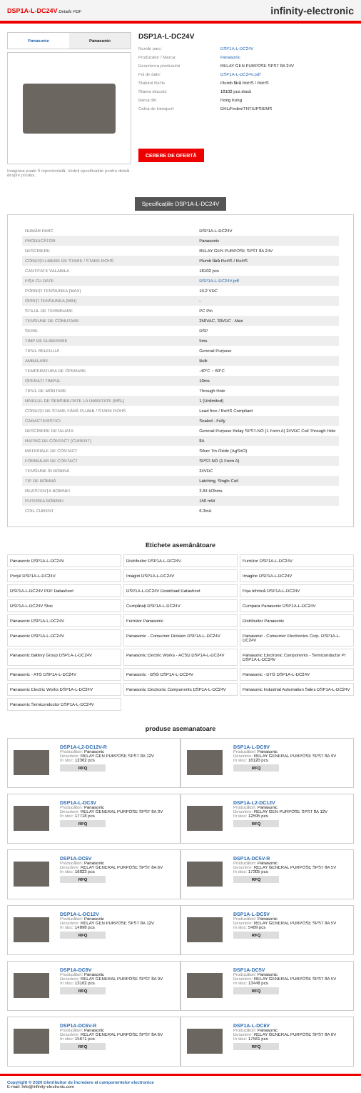DSP1A-L-DC24V Details PDF
infinity-electronic
Panasonic Panasonic
Imaginea poate fi reprezentată. Vedeți specificațiile pentru detalii despre produs.
DSP1A-L-DC24V
Număr parc: DSP1A-L-DC24V
Producator / Marca: Panasonic
Descrierea produsului RELAY GEN PURPOSE SPST 8A 24V
Foi de date: DSP1A-L-DC24V.pdf
Statutul RoHs Plumb fără RoHS / RoHS
Starea stocului 18102 pcs stock
Barca din Hong Kong
Calea de transport DHL/Fedex/TNT/UPS/EMS
CERERE DE OFERTĂ
Specificațiile DSP1A-L-DC24V
| NUMĂR PARC | DSP1A-L-DC24V |
| PRODUCĂTOR | Panasonic |
| DESCRIERE | RELAY GEN PURPOSE SPST 8A 24V |
| CONDIȚII LIBERE DE STARE / STARE ROHS | Plumb fără RoHS / RoHS |
| CANTITATE VALABILA | 18102 pcs |
| FIȘA CU DATE | DSP1A-L-DC24V.pdf |
| PORNIȚI TENSIUNEA (MAX) | 19.2 VDC |
| OPRIȚI TENSIUNEA (MIN) | - |
| STILUL DE TERMINARE | PC Pin |
| TENSIUNE DE COMUTARE | 250VAC, 30VDC - Max |
| SERIE | DSP |
| TIMP DE ELIBERARE | 5ms |
| TIPUL RELEULUI | General Purpose |
| AMBALARE | Bulk |
| TEMPERATURA DE OPERARE | -40°C ~ 60°C |
| OPERAȚI TIMPUL | 10ms |
| TIPUL DE MONTARE | Through Hole |
| NIVELUL DE SENSIBILITATE LA UMIDITATE (MSL) | 1 (Unlimited) |
| CONDIȚII DE STARE FĂRĂ PLUMB / STARE ROHS | Lead free / RoHS Compliant |
| CARACTERISTICI | Sealed - Fully |
| DESCRIERE DETALIATA | General Purpose Relay SPST-NO (1 Form A) 24VDC Coil Through Hole |
| RATING DE CONTACT (CURENT) | 8A |
| MATERIALE DE CONTACT | Silver Tin Oxide (AgSnO) |
| FORMULAR DE CONTACT | SPST-NO (1 Form A) |
| TENSIUNE ÎN BOBINĂ | 24VDC |
| TIP DE BOBINĂ | Latching, Single Coil |
| REZISTENȚA BOBINEI | 3.84 kOhms |
| PUTEREA BOBINEI | 150 mW |
| COIL CURENT | 6.3mA |
Etichete asemănătoare
Panasonic DSP1A-L-DC24V
Distribuitor DSP1A-L-DC24V
Furnizor DSP1A-L-DC24V
Prețul DSP1A-L-DC24V
Imagini DSP1A-L-DC24V
Imagine DSP1A-L-DC24V
DSP1A-L-DC24V PDF Datasheet
DSP1A-L-DC24V Download Datasheet
Fișa tehnică DSP1A-L-DC24V
DSP1A-L-DC24V Stoc
Cumpărați DSP1A-L-DC24V
Cumpara Panasonic DSP1A-L-DC24V
Panasonic DSP1A-L-DC24V
Furnizor Panasonic
Distribuitor Panasonic
Panasonic DSP1A-L-DC24V
Panasonic - Consumer Division DSP1A-L-DC24V
Panasonic - Consumer Electronics Corp. DSP1A-L-DC24V
Panasonic Battery Group DSP1A-L-DC24V
Panasonic Electric Works - ACSD DSP1A-L-DC24V
Panasonic Electronic Components - Semiconductor Pr DSP1A-L-DC24V
Panasonic - ATG DSP1A-L-DC24V
Panasonic - BSG DSP1A-L-DC24V
Panasonic - DTG DSP1A-L-DC24V
Panasonic Electric Works DSP1A-L-DC24V
Panasonic Electronic Components DSP1A-L-DC24V
Panasonic Industrial Automation Sales DSP1A-L-DC24V
Panasonic Semiconductor DSP1A-L-DC24V
produse asemanatoare
DSP1A-L2-DC12V-R
Producători: Panasonic
Descriere: RELAY GEN PURPOSE SPST 8A 12V
In stoc: 12362 pcs
RFQ
DSP1A-L-DC9V
Producători: Panasonic
Descriere: RELAY GENERAL PURPOSE SPST 8A 9V
In stoc: 16120 pcs
RFQ
DSP1A-L-DC3V
Producători: Panasonic
Descriere: RELAY GENERAL PURPOSE SPST 8A 3V
In stoc: 17718 pcs
RFQ
DSP1A-L2-DC12V
Producători: Panasonic
Descriere: RELAY GEN PURPOSE SPST 8A 12V
In stoc: 12595 pcs
RFQ
DSP1A-DC6V
Producători: Panasonic
Descriere: RELAY GENERAL PURPOSE SPST 8A 6V
In stoc: 16023 pcs
RFQ
DSP1A-DC5V-R
Producători: Panasonic
Descriere: RELAY GENERAL PURPOSE SPST 8A 5V
In stoc: 17305 pcs
RFQ
DSP1A-L-DC12V
Producători: Panasonic
Descriere: RELAY GEN PURPOSE SPST 8A 12V
In stoc: 14898 pcs
RFQ
DSP1A-L-DC5V
Producători: Panasonic
Descriere: RELAY GENERAL PURPOSE SPST 8A 5V
In stoc: 5409 pcs
RFQ
DSP1A-DC9V
Producători: Panasonic
Descriere: RELAY GENERAL PURPOSE SPST 8A 9V
In stoc: 13162 pcs
RFQ
DSP1A-DC5V
Producători: Panasonic
Descriere: RELAY GENERAL PURPOSE SPST 8A 5V
In stoc: 13448 pcs
RFQ
DSP1A-DC6V-R
Producători: Panasonic
Descriere: RELAY GENERAL PURPOSE SPST 8A 6V
In stoc: 15671 pcs
RFQ
DSP1A-L-DC6V
Producători: Panasonic
Descriere: RELAY GENERAL PURPOSE SPST 8A 6V
In stoc: 17561 pcs
RFQ
Copyright © 2020 Distribuitor de încredere al componentelor electronice
E-mail: Info@infinity-electronic.com